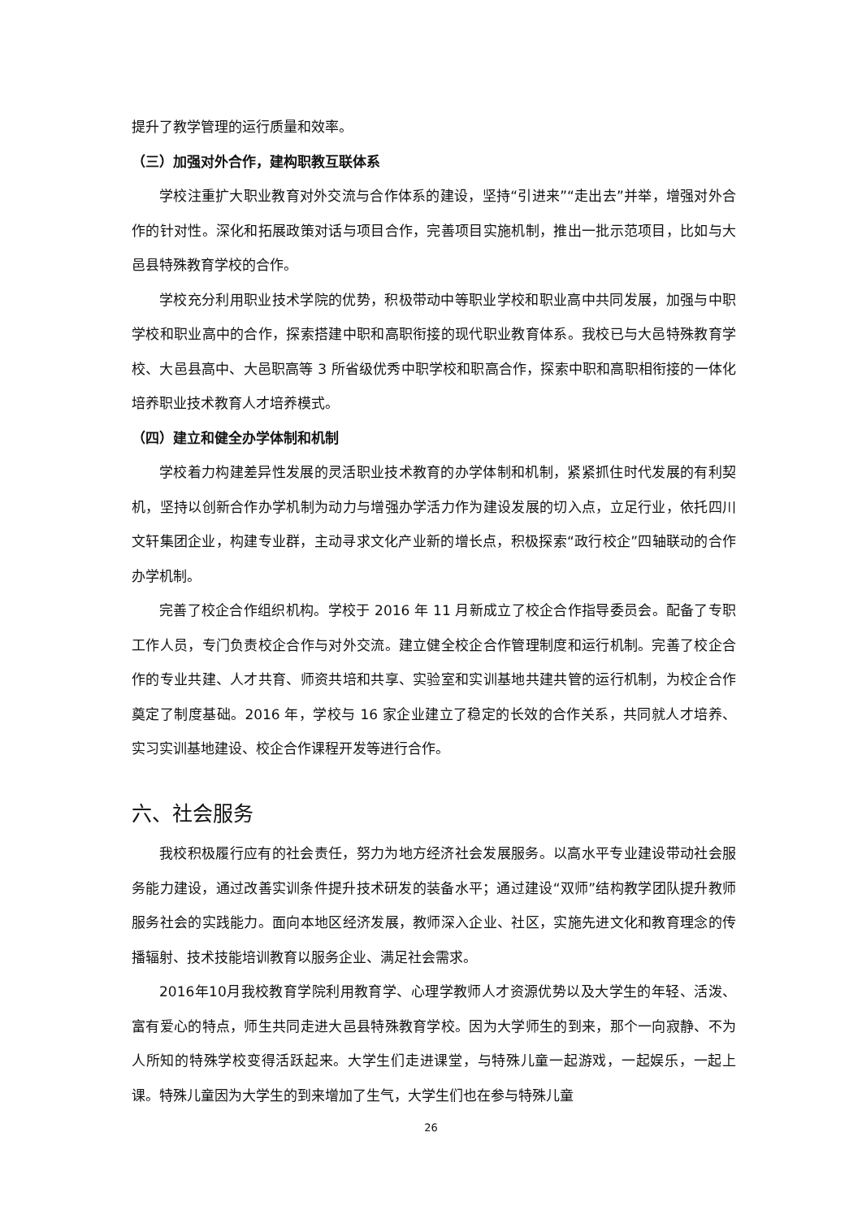提升了教学管理的运行质量和效率。
（三）加强对外合作，建构职教互联体系
学校注重扩大职业教育对外交流与合作体系的建设，坚持“引进来”“走出去”并举，增强对外合作的针对性。深化和拓展政策对话与项目合作，完善项目实施机制，推出一批示范项目，比如与大邑县特殊教育学校的合作。
学校充分利用职业技术学院的优势，积极带动中等职业学校和职业高中共同发展，加强与中职学校和职业高中的合作，探索搭建中职和高职衔接的现代职业教育体系。我校已与大邑特殊教育学校、大邑县高中、大邑职高等 3 所省级优秀中职学校和职高合作，探索中职和高职相衔接的一体化培养职业技术教育人才培养模式。
（四）建立和健全办学体制和机制
学校着力构建差异性发展的灵活职业技术教育的办学体制和机制，紧紧抓住时代发展的有利契机，坚持以创新合作办学机制为动力与增强办学活力作为建设发展的切入点，立足行业，依托四川文轩集团企业，构建专业群，主动寻求文化产业新的增长点，积极探索“政行校企”四轴联动的合作办学机制。
完善了校企合作组织机构。学校于 2016 年 11 月新成立了校企合作指导委员会。配备了专职工作人员，专门负责校企合作与对外交流。建立健全校企合作管理制度和运行机制。完善了校企合作的专业共建、人才共育、师资共培和共享、实验室和实训基地共建共管的运行机制，为校企合作奠定了制度基础。2016 年，学校与 16 家企业建立了稳定的长效的合作关系，共同就人才培养、实习实训基地建设、校企合作课程开发等进行合作。
六、社会服务
我校积极履行应有的社会责任，努力为地方经济社会发展服务。以高水平专业建设带动社会服务能力建设，通过改善实训条件提升技术研发的装备水平；通过建设“双师”结构教学团队提升教师服务社会的实践能力。面向本地区经济发展，教师深入企业、社区，实施先进文化和教育理念的传播辐射、技术技能培训教育以服务企业、满足社会需求。
2016年10月我校教育学院利用教育学、心理学教师人才资源优势以及大学生的年轻、活泼、富有爱心的特点，师生共同走进大邑县特殊教育学校。因为大学师生的到来，那个一向寂静、不为人所知的特殊学校变得活跃起来。大学生们走进课堂，与特殊儿童一起游戏，一起娱乐，一起上课。特殊儿童因为大学生的到来增加了生气，大学生们也在参与特殊儿童
26